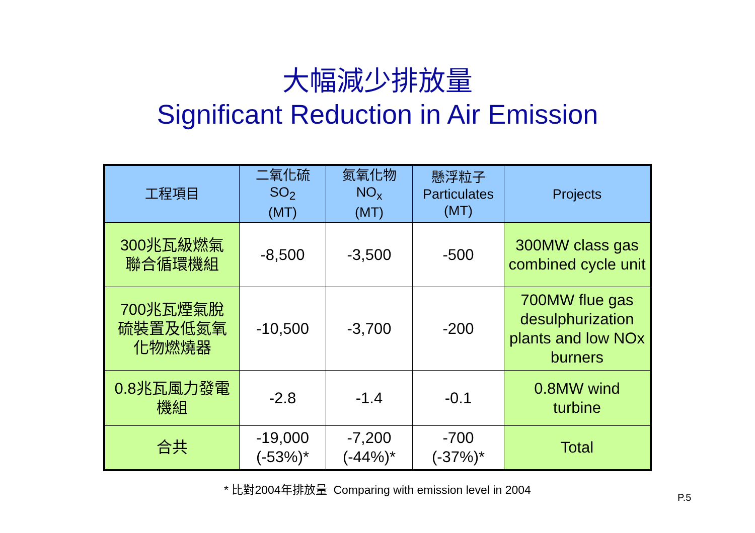大幅減少排放量
Significant Reduction in Air Emission
| 工程項目 | 二氧化硫 SO<sub>2</sub> (MT) | 氮氧化物 NO<sub>x</sub> (MT) | 懸浮粒子 Particulates (MT) | Projects |
| 300兆瓦級燃氣 聯合循環機組 | -8,500 | -3,500 | -500 | 300MW class gas combined cycle unit |
| 700兆瓦煙氣脫 硫裝置及低氮氧 化物燃燒器 | -10,500 | -3,700 | -200 | 700MW flue gas desulphurization plants and low NOx burners |
| 0.8兆瓦風力發電 機組 | -2.8 | -1.4 | -0.1 | 0.8MW wind turbine |
| 合共 | -19,000 (-53%)* | -7,200 (-44%)* | -700 (-37%)* | Total |
* 比對2004年排放量 Comparing with emission level in 2004
P.5